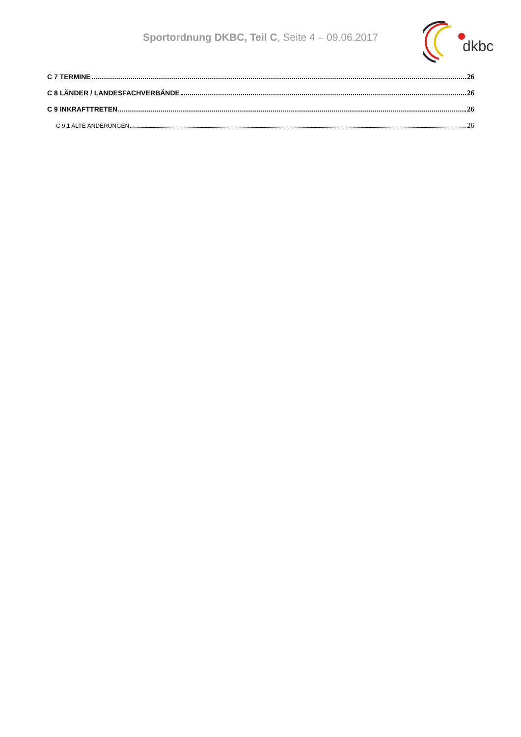Sportordnung DKBC, Teil C, Seite 4 – 09.06.2017
dkbc
C 7 TERMINE 26
C 8 LÄNDER / LANDESFACHVERBÄNDE 26
C 9 INKRAFTTRETEN 26
C 9.1 ALTE ÄNDERUNGEN 26